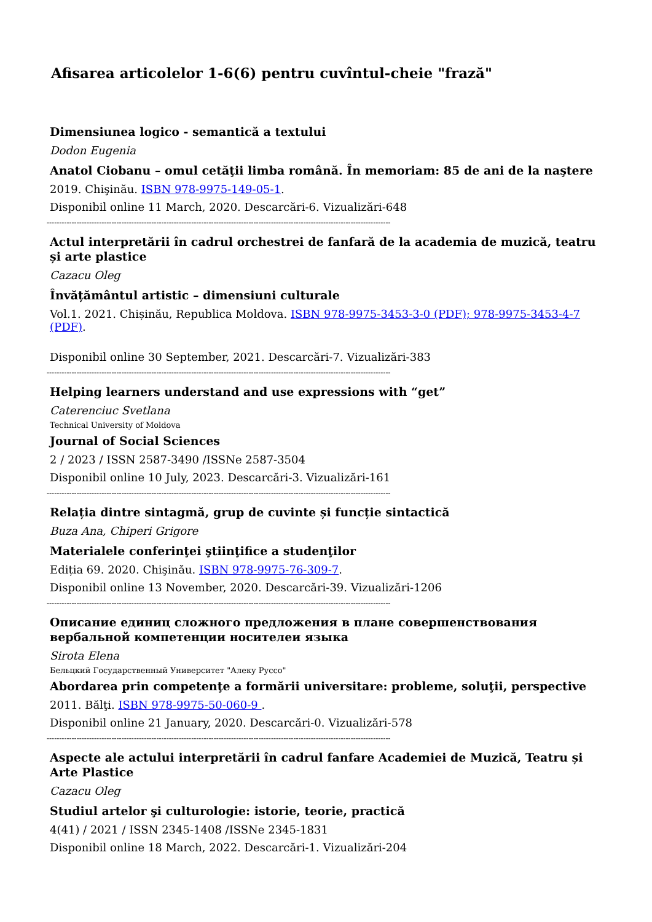Afisarea articolelor 1-6(6) pentru cuvîntul-cheie "frază"
Dimensiunea logico - semantică a textului
Dodon Eugenia
Anatol Ciobanu – omul cetăţii limba română. În memoriam: 85 de ani de la naştere
2019. Chişinău. ISBN 978-9975-149-05-1.
Disponibil online 11 March, 2020. Descarcări-6. Vizualizări-648
------------------------------------------------------------------------------------------------------------------------------------------
Actul interpretării în cadrul orchestrei de fanfară de la academia de muzică, teatru și arte plastice
Cazacu Oleg
Învățământul artistic – dimensiuni culturale
Vol.1. 2021. Chișinău, Republica Moldova. ISBN 978-9975-3453-3-0 (PDF); 978-9975-3453-4-7 (PDF).
Disponibil online 30 September, 2021. Descarcări-7. Vizualizări-383
------------------------------------------------------------------------------------------------------------------------------------------
Helping learners understand and use expressions with “get”
Caterenciuc Svetlana
Technical University of Moldova
Journal of Social Sciences
2 / 2023 / ISSN 2587-3490 /ISSNe 2587-3504
Disponibil online 10 July, 2023. Descarcări-3. Vizualizări-161
------------------------------------------------------------------------------------------------------------------------------------------
Relația dintre sintagmă, grup de cuvinte și funcție sintactică
Buza Ana, Chiperi Grigore
Materialele conferinţei ştiinţifice a studenţilor
Ediția 69. 2020. Chişinău. ISBN 978-9975-76-309-7.
Disponibil online 13 November, 2020. Descarcări-39. Vizualizări-1206
------------------------------------------------------------------------------------------------------------------------------------------
Описание единиц сложного предложения в плане совершенствования вербальной компетенции носителеи языка
Sirota Elena
Бельцкий Государственный Университет "Алеку Руссо"
Abordarea prin competenţe a formării universitare: probleme, soluţii, perspective
2011. Bălţi. ISBN 978-9975-50-060-9 .
Disponibil online 21 January, 2020. Descarcări-0. Vizualizări-578
------------------------------------------------------------------------------------------------------------------------------------------
Aspecte ale actului interpretării în cadrul fanfare Academiei de Muzică, Teatru și Arte Plastice
Cazacu Oleg
Studiul artelor şi culturologie: istorie, teorie, practică
4(41) / 2021 / ISSN 2345-1408 /ISSNe 2345-1831
Disponibil online 18 March, 2022. Descarcări-1. Vizualizări-204